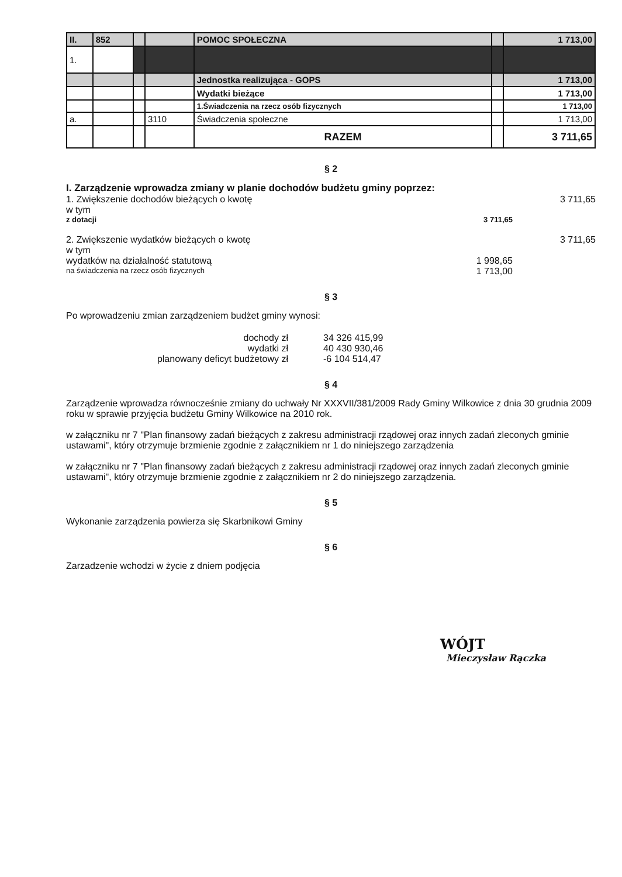| II. | 852 | | | POMOC SPOŁECZNA | | 1 713,00 |
| 1. | | | | | | |
| | | | | Jednostka realizująca - GOPS | | 1 713,00 |
| | | | | Wydatki bieżące | | 1 713,00 |
| | | | | 1.Świadczenia na rzecz osób fizycznych | | 1 713,00 |
| a. | | | 3110 | Świadczenia społeczne | | 1 713,00 |
| | | | | RAZEM | | 3 711,65 |
§ 2
I. Zarządzenie wprowadza zmiany w planie dochodów budżetu gminy poprzez:
1. Zwiększenie dochodów bieżących o kwotę 3 711,65
w tym
z dotacji 3 711,65
2. Zwiększenie wydatków bieżących o kwotę 3 711,65
w tym
wydatków na działalność statutową 1 998,65
na świadczenia na rzecz osób fizycznych 1 713,00
§ 3
Po wprowadzeniu zmian zarządzeniem budżet gminy wynosi:
dochody zł 34 326 415,99
wydatki zł 40 430 930,46
planowany deficyt budżetowy zł -6 104 514,47
§ 4
Zarządzenie wprowadza równocześnie zmiany do uchwały Nr XXXVII/381/2009 Rady Gminy Wilkowice z dnia 30 grudnia 2009 roku w sprawie przyjęcia budżetu Gminy Wilkowice na 2010 rok.
w załączniku nr 7 "Plan finansowy zadań bieżących z zakresu administracji rządowej oraz innych zadań zleconych gminie ustawami", który otrzymuje brzmienie zgodnie z załącznikiem nr 1 do niniejszego zarządzenia
w załączniku nr 7 "Plan finansowy zadań bieżących z zakresu administracji rządowej oraz innych zadań zleconych gminie ustawami", który otrzymuje brzmienie zgodnie z załącznikiem nr 2 do niniejszego zarządzenia.
§ 5
Wykonanie zarządzenia powierza się Skarbnikowi Gminy
§ 6
Zarzadzenie wchodzi w życie z dniem podjęcia
WÓJT
Mieczysław Rączka